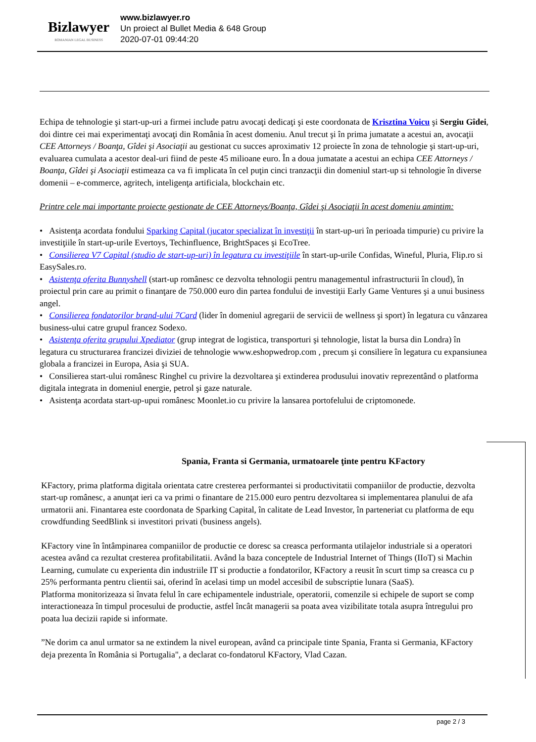Bizlawyer
ROMANIAN LEGAL BUSINESS
www.bizlawyer.ro
Un proiect al Bullet Media & 648 Group
2020-07-01 09:44:20
Echipa de tehnologie şi start-up-uri a firmei include patru avocaţi dedicaţi şi este coordonata de Krisztina Voicu şi Sergiu Gîdei, doi dintre cei mai experimentaţi avocaţi din România în acest domeniu. Anul trecut şi în prima jumatate a acestui an, avocaţii CEE Attorneys / Boanţa, Gîdei şi Asociaţii au gestionat cu succes aproximativ 12 proiecte în zona de tehnologie şi start-up-uri, evaluarea cumulata a acestor deal-uri fiind de peste 45 milioane euro. În a doua jumatate a acestui an echipa CEE Attorneys / Boanţa, Gîdei şi Asociaţii estimeaza ca va fi implicata în cel puţin cinci tranzacţii din domeniul start-up si tehnologie în diverse domenii – e-commerce, agritech, inteligenţa artificiala, blockchain etc.
Printre cele mai importante proiecte gestionate de CEE Attorneys/Boanţa, Gîdei şi Asociaţii în acest domeniu amintim:
• Asistenţa acordata fondului Sparking Capital (jucator specializat în investiţii în start-up-uri în perioada timpurie) cu privire la investiţiile în start-up-urile Evertoys, Techinfluence, BrightSpaces şi EcoTree.
• Consilierea V7 Capital (studio de start-up-uri) în legatura cu investiţiile în start-up-urile Confidas, Wineful, Pluria, Flip.ro si EasySales.ro.
• Asistenţa oferita Bunnyshell (start-up românesc ce dezvolta tehnologii pentru managementul infrastructurii în cloud), în proiectul prin care au primit o finanţare de 750.000 euro din partea fondului de investiţii Early Game Ventures şi a unui business angel.
• Consilierea fondatorilor brand-ului 7Card (lider în domeniul agregarii de servicii de wellness şi sport) în legatura cu vânzarea business-ului catre grupul francez Sodexo.
• Asistenţa oferita grupului Xpediator (grup integrat de logistica, transporturi şi tehnologie, listat la bursa din Londra) în legatura cu structurarea francizei diviziei de tehnologie www.eshopwedrop.com , precum şi consiliere în legatura cu expansiunea globala a francizei in Europa, Asia şi SUA.
• Consilierea start-ului românesc Ringhel cu privire la dezvoltarea şi extinderea produsului inovativ reprezentând o platforma digitala integrata in domeniul energie, petrol şi gaze naturale.
• Asistenţa acordata start-up-upui românesc Moonlet.io cu privire la lansarea portofelului de criptomonede.
Spania, Franta si Germania, urmatoarele ţinte pentru KFactory
KFactory, prima platforma digitala orientata catre cresterea performantei si productivitatii companiilor de productie, dezvolta
start-up românesc, a anunţat ieri ca va primi o finantare de 215.000 euro pentru dezvoltarea si implementarea planului de afa
urmatorii ani. Finantarea este coordonata de Sparking Capital, în calitate de Lead Investor, în parteneriat cu platforma de equ
crowdfunding SeedBlink si investitori privati (business angels).
KFactory vine în întâmpinarea companiilor de productie ce doresc sa creasca performanta utilajelor industriale si a operatori
acestea având ca rezultat cresterea profitabilitatii. Având la baza conceptele de Industrial Internet of Things (IIoT) si Machin
Learning, cumulate cu experienta din industriile IT si productie a fondatorilor, KFactory a reusit în scurt timp sa creasca cu p
25% performanta pentru clientii sai, oferind în acelasi timp un model accesibil de subscriptie lunara (SaaS).
Platforma monitorizeaza si învata felul în care echipamentele industriale, operatorii, comenzile si echipele de suport se comp
interactioneaza în timpul procesului de productie, astfel încât managerii sa poata avea vizibilitate totala asupra întregului pro
poata lua decizii rapide si informate.
”Ne dorim ca anul urmator sa ne extindem la nivel european, având ca principale tinte Spania, Franta si Germania, KFactory
deja prezenta în România si Portugalia", a declarat co-fondatorul KFactory, Vlad Cazan.
page 2 / 3